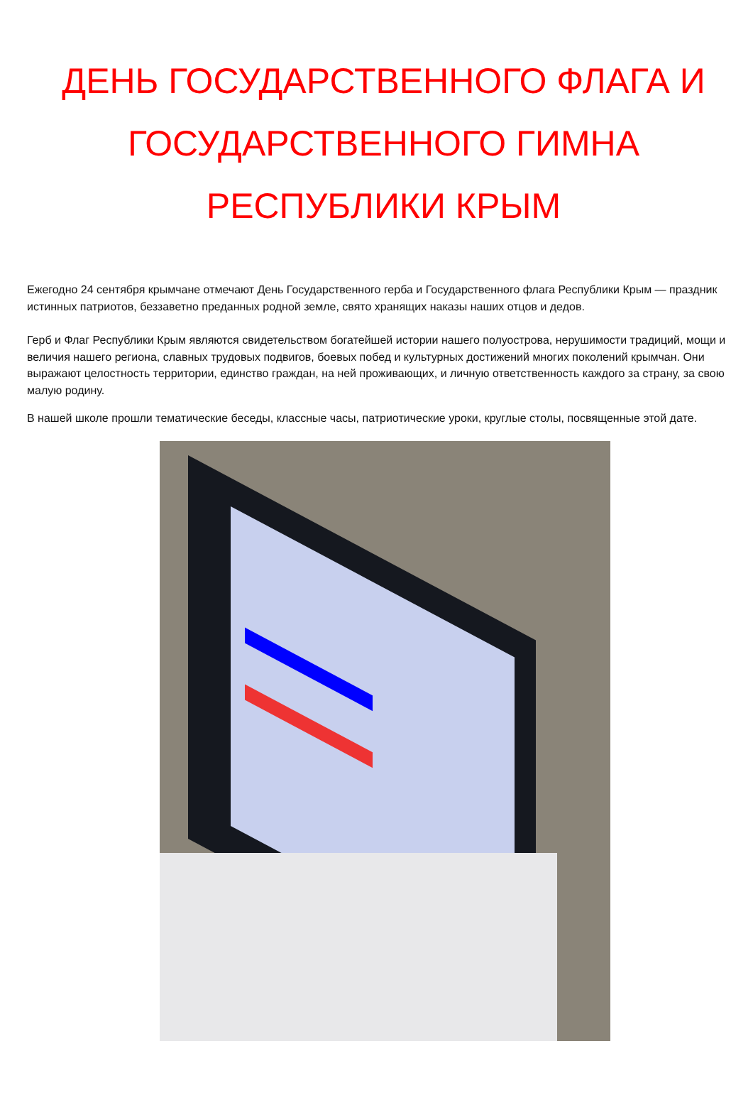ДЕНЬ ГОСУДАРСТВЕННОГО ФЛАГА И ГОСУДАРСТВЕННОГО ГИМНА
РЕСПУБЛИКИ КРЫМ
Ежегодно 24 сентября крымчане отмечают День Государственного герба и Государственного флага Республики Крым — праздник истинных патриотов, беззаветно преданных родной земле, свято хранящих наказы наших отцов и дедов.
Герб и Флаг Республики Крым являются свидетельством богатейшей истории нашего полуострова, нерушимости традиций, мощи и величия нашего региона, славных трудовых подвигов, боевых побед и культурных достижений многих поколений крымчан. Они выражают целостность территории, единство граждан, на ней проживающих, и личную ответственность каждого за страну, за свою малую родину.
В нашей школе прошли тематические беседы, классные часы, патриотические уроки, круглые столы, посвященные этой дате.